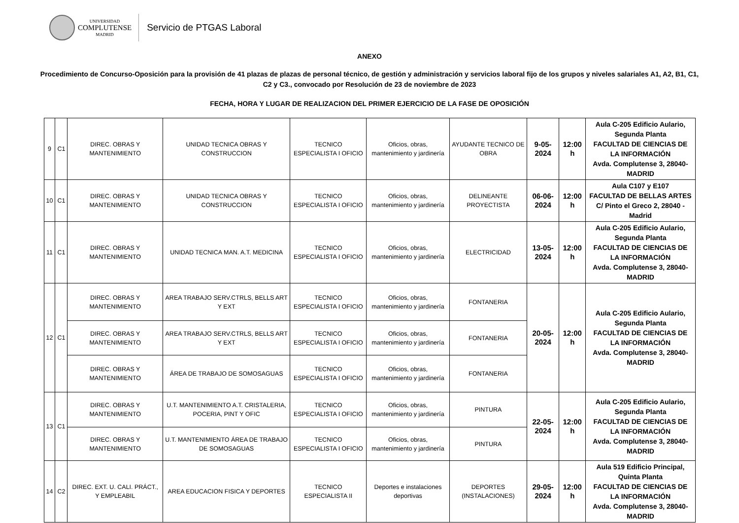UNIVERSIDAD
COMPLUTENSE
MADRID
Servicio de PTGAS Laboral
ANEXO
Procedimiento de Concurso-Oposición para la provisión de 41 plazas de plazas de personal técnico, de gestión y administración y servicios laboral fijo de los grupos y niveles salariales A1, A2, B1, C1, C2 y C3., convocado por Resolución de 23 de noviembre de 2023
FECHA, HORA Y LUGAR DE REALIZACION DEL PRIMER EJERCICIO DE LA FASE DE OPOSICIÓN
| 9 | C1 | DIREC. OBRAS Y MANTENIMIENTO | UNIDAD TECNICA OBRAS Y CONSTRUCCION | TECNICO ESPECIALISTA I OFICIO | Oficios, obras, mantenimiento y jardinería | AYUDANTE TECNICO DE OBRA | 9-05-2024 | 12:00 h | Aula C-205 Edificio Aulario, Segunda Planta FACULTAD DE CIENCIAS DE LA INFORMACIÓN Avda. Complutense 3, 28040-MADRID |
| 10 | C1 | DIREC. OBRAS Y MANTENIMIENTO | UNIDAD TECNICA OBRAS Y CONSTRUCCION | TECNICO ESPECIALISTA I OFICIO | Oficios, obras, mantenimiento y jardinería | DELINEANTE PROYECTISTA | 06-06-2024 | 12:00 h | Aula C107 y E107 FACULTAD DE BELLAS ARTES C/ Pinto el Greco 2, 28040 - Madrid |
| 11 | C1 | DIREC. OBRAS Y MANTENIMIENTO | UNIDAD TECNICA MAN. A.T. MEDICINA | TECNICO ESPECIALISTA I OFICIO | Oficios, obras, mantenimiento y jardinería | ELECTRICIDAD | 13-05-2024 | 12:00 h | Aula C-205 Edificio Aulario, Segunda Planta FACULTAD DE CIENCIAS DE LA INFORMACIÓN Avda. Complutense 3, 28040-MADRID |
| 12 | C1 | DIREC. OBRAS Y MANTENIMIENTO | AREA TRABAJO SERV.CTRLS, BELLS ART Y EXT | TECNICO ESPECIALISTA I OFICIO | Oficios, obras, mantenimiento y jardinería | FONTANERIA | 20-05-2024 | 12:00 h | Aula C-205 Edificio Aulario, Segunda Planta FACULTAD DE CIENCIAS DE LA INFORMACIÓN Avda. Complutense 3, 28040-MADRID |
| | | DIREC. OBRAS Y MANTENIMIENTO | AREA TRABAJO SERV.CTRLS, BELLS ART Y EXT | TECNICO ESPECIALISTA I OFICIO | Oficios, obras, mantenimiento y jardinería | FONTANERIA | | | |
| | | DIREC. OBRAS Y MANTENIMIENTO | ÁREA DE TRABAJO DE SOMOSAGUAS | TECNICO ESPECIALISTA I OFICIO | Oficios, obras, mantenimiento y jardinería | FONTANERIA | | | |
| 13 | C1 | DIREC. OBRAS Y MANTENIMIENTO | U.T. MANTENIMIENTO A.T. CRISTALERIA, POCERIA, PINT Y OFIC | TECNICO ESPECIALISTA I OFICIO | Oficios, obras, mantenimiento y jardinería | PINTURA | 22-05-2024 | 12:00 h | Aula C-205 Edificio Aulario, Segunda Planta FACULTAD DE CIENCIAS DE LA INFORMACIÓN Avda. Complutense 3, 28040-MADRID |
| | | DIREC. OBRAS Y MANTENIMIENTO | U.T. MANTENIMIENTO ÁREA DE TRABAJO DE SOMOSAGUAS | TECNICO ESPECIALISTA I OFICIO | Oficios, obras, mantenimiento y jardinería | PINTURA | | | |
| 14 | C2 | DIREC. EXT. U. CALI. PRÁCT., Y EMPLEABIL | AREA EDUCACION FISICA Y DEPORTES | TECNICO ESPECIALISTA II | Deportes e instalaciones deportivas | DEPORTES (INSTALACIONES) | 29-05-2024 | 12:00 h | Aula 519 Edificio Principal, Quinta Planta FACULTAD DE CIENCIAS DE LA INFORMACIÓN Avda. Complutense 3, 28040-MADRID |